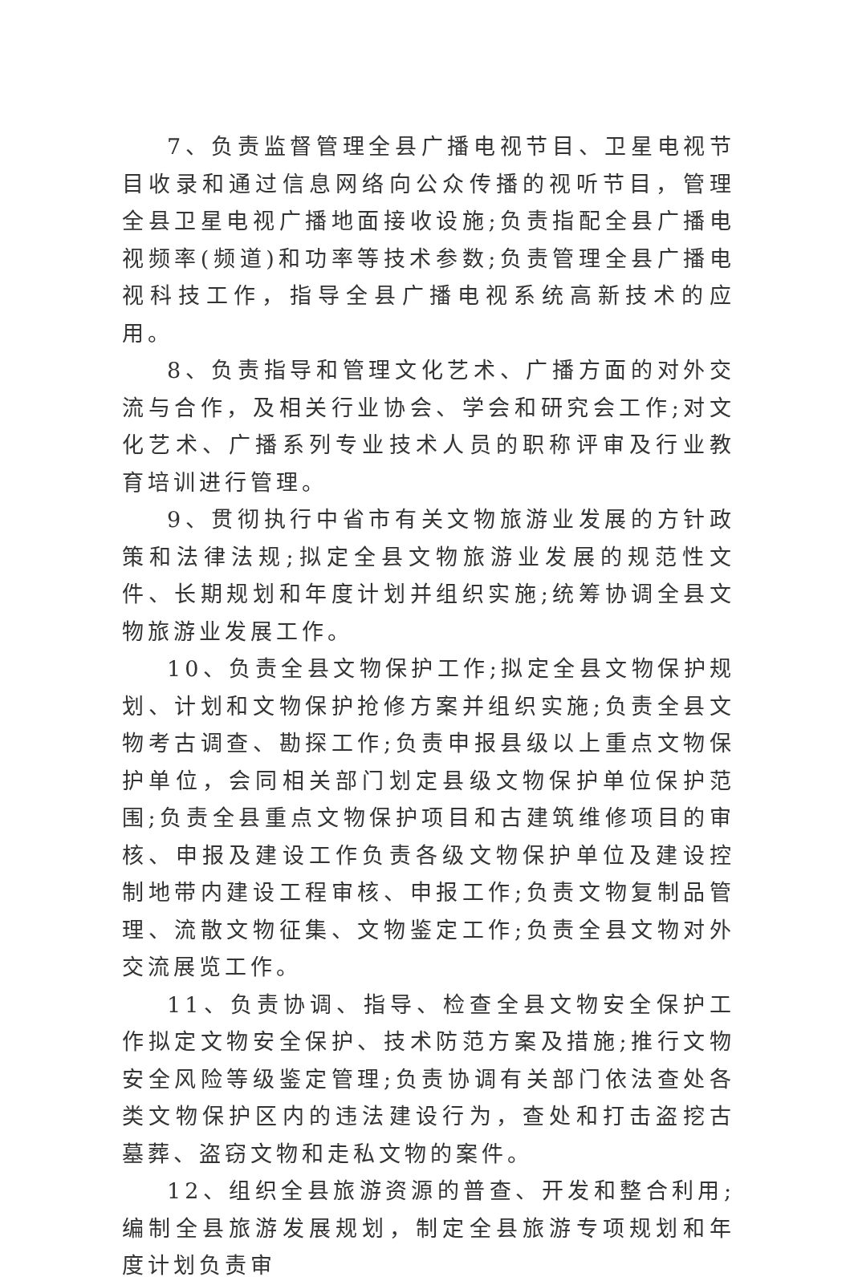7、负责监督管理全县广播电视节目、卫星电视节目收录和通过信息网络向公众传播的视听节目，管理全县卫星电视广播地面接收设施;负责指配全县广播电视频率(频道)和功率等技术参数;负责管理全县广播电视科技工作，指导全县广播电视系统高新技术的应用。
8、负责指导和管理文化艺术、广播方面的对外交流与合作，及相关行业协会、学会和研究会工作;对文化艺术、广播系列专业技术人员的职称评审及行业教育培训进行管理。
9、贯彻执行中省市有关文物旅游业发展的方针政策和法律法规;拟定全县文物旅游业发展的规范性文件、长期规划和年度计划并组织实施;统筹协调全县文物旅游业发展工作。
10、负责全县文物保护工作;拟定全县文物保护规划、计划和文物保护抢修方案并组织实施;负责全县文物考古调查、勘探工作;负责申报县级以上重点文物保护单位，会同相关部门划定县级文物保护单位保护范围;负责全县重点文物保护项目和古建筑维修项目的审核、申报及建设工作负责各级文物保护单位及建设控制地带内建设工程审核、申报工作;负责文物复制品管理、流散文物征集、文物鉴定工作;负责全县文物对外交流展览工作。
11、负责协调、指导、检查全县文物安全保护工作拟定文物安全保护、技术防范方案及措施;推行文物安全风险等级鉴定管理;负责协调有关部门依法查处各类文物保护区内的违法建设行为，查处和打击盗挖古墓葬、盗窃文物和走私文物的案件。
12、组织全县旅游资源的普查、开发和整合利用;编制全县旅游发展规划，制定全县旅游专项规划和年度计划负责审